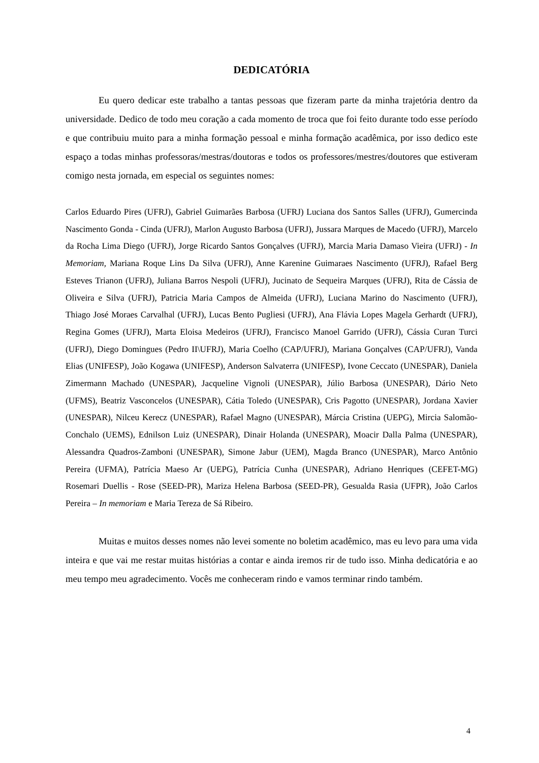DEDICATÓRIA
Eu quero dedicar este trabalho a tantas pessoas que fizeram parte da minha trajetória dentro da universidade. Dedico de todo meu coração a cada momento de troca que foi feito durante todo esse período e que contribuiu muito para a minha formação pessoal e minha formação acadêmica, por isso dedico este espaço a todas minhas professoras/mestras/doutoras e todos os professores/mestres/doutores que estiveram comigo nesta jornada, em especial os seguintes nomes:
Carlos Eduardo Pires (UFRJ), Gabriel Guimarães Barbosa (UFRJ) Luciana dos Santos Salles (UFRJ), Gumercinda Nascimento Gonda - Cinda (UFRJ), Marlon Augusto Barbosa (UFRJ), Jussara Marques de Macedo (UFRJ), Marcelo da Rocha Lima Diego (UFRJ), Jorge Ricardo Santos Gonçalves (UFRJ), Marcia Maria Damaso Vieira (UFRJ) - In Memoriam, Mariana Roque Lins Da Silva (UFRJ), Anne Karenine Guimaraes Nascimento (UFRJ), Rafael Berg Esteves Trianon (UFRJ), Juliana Barros Nespoli (UFRJ), Jucinato de Sequeira Marques (UFRJ), Rita de Cássia de Oliveira e Silva (UFRJ), Patricia Maria Campos de Almeida (UFRJ), Luciana Marino do Nascimento (UFRJ), Thiago José Moraes Carvalhal (UFRJ), Lucas Bento Pugliesi (UFRJ), Ana Flávia Lopes Magela Gerhardt (UFRJ), Regina Gomes (UFRJ), Marta Eloisa Medeiros (UFRJ), Francisco Manoel Garrido (UFRJ), Cássia Curan Turci (UFRJ), Diego Domingues (Pedro II\UFRJ), Maria Coelho (CAP/UFRJ), Mariana Gonçalves (CAP/UFRJ), Vanda Elias (UNIFESP), João Kogawa (UNIFESP), Anderson Salvaterra (UNIFESP), Ivone Ceccato (UNESPAR), Daniela Zimermann Machado (UNESPAR), Jacqueline Vignoli (UNESPAR), Júlio Barbosa (UNESPAR), Dário Neto (UFMS), Beatriz Vasconcelos (UNESPAR), Cátia Toledo (UNESPAR), Cris Pagotto (UNESPAR), Jordana Xavier (UNESPAR), Nilceu Kerecz (UNESPAR), Rafael Magno (UNESPAR), Márcia Cristina (UEPG), Mircia Salomão-Conchalo (UEMS), Ednilson Luiz (UNESPAR), Dinair Holanda (UNESPAR), Moacir Dalla Palma (UNESPAR), Alessandra Quadros-Zamboni (UNESPAR), Simone Jabur (UEM), Magda Branco (UNESPAR), Marco Antônio Pereira (UFMA), Patrícia Maeso Ar (UEPG), Patrícia Cunha (UNESPAR), Adriano Henriques (CEFET-MG) Rosemari Duellis - Rose (SEED-PR), Mariza Helena Barbosa (SEED-PR), Gesualda Rasia (UFPR), João Carlos Pereira – In memoriam e Maria Tereza de Sá Ribeiro.
Muitas e muitos desses nomes não levei somente no boletim acadêmico, mas eu levo para uma vida inteira e que vai me restar muitas histórias a contar e ainda iremos rir de tudo isso. Minha dedicatória e ao meu tempo meu agradecimento. Vocês me conheceram rindo e vamos terminar rindo também.
4